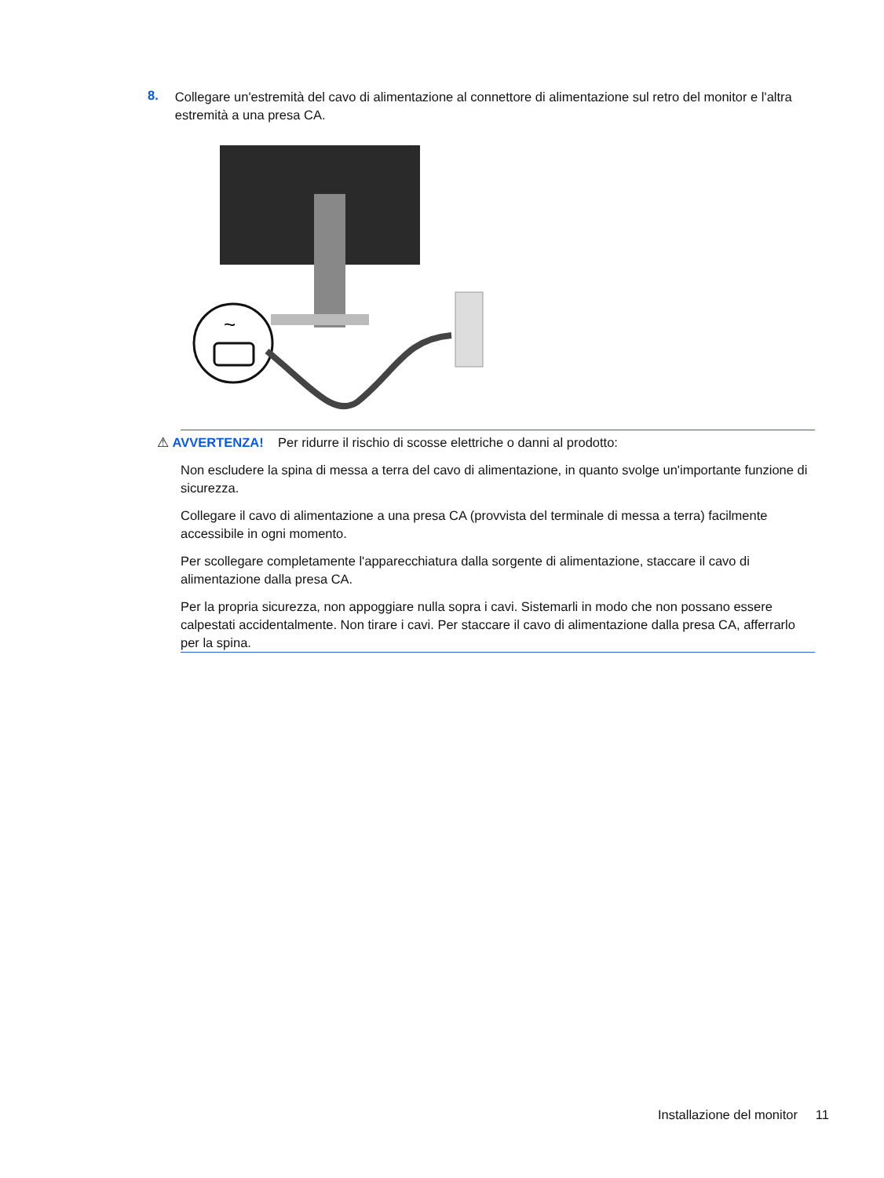8.
Collegare un'estremità del cavo di alimentazione al connettore di alimentazione sul retro del monitor e l'altra estremità a una presa CA.
~
⚠ AVVERTENZA! Per ridurre il rischio di scosse elettriche o danni al prodotto:
Non escludere la spina di messa a terra del cavo di alimentazione, in quanto svolge un'importante funzione di sicurezza.
Collegare il cavo di alimentazione a una presa CA (provvista del terminale di messa a terra) facilmente accessibile in ogni momento.
Per scollegare completamente l'apparecchiatura dalla sorgente di alimentazione, staccare il cavo di alimentazione dalla presa CA.
Per la propria sicurezza, non appoggiare nulla sopra i cavi. Sistemarli in modo che non possano essere calpestati accidentalmente. Non tirare i cavi. Per staccare il cavo di alimentazione dalla presa CA, afferrarlo per la spina.
Installazione del monitor 11